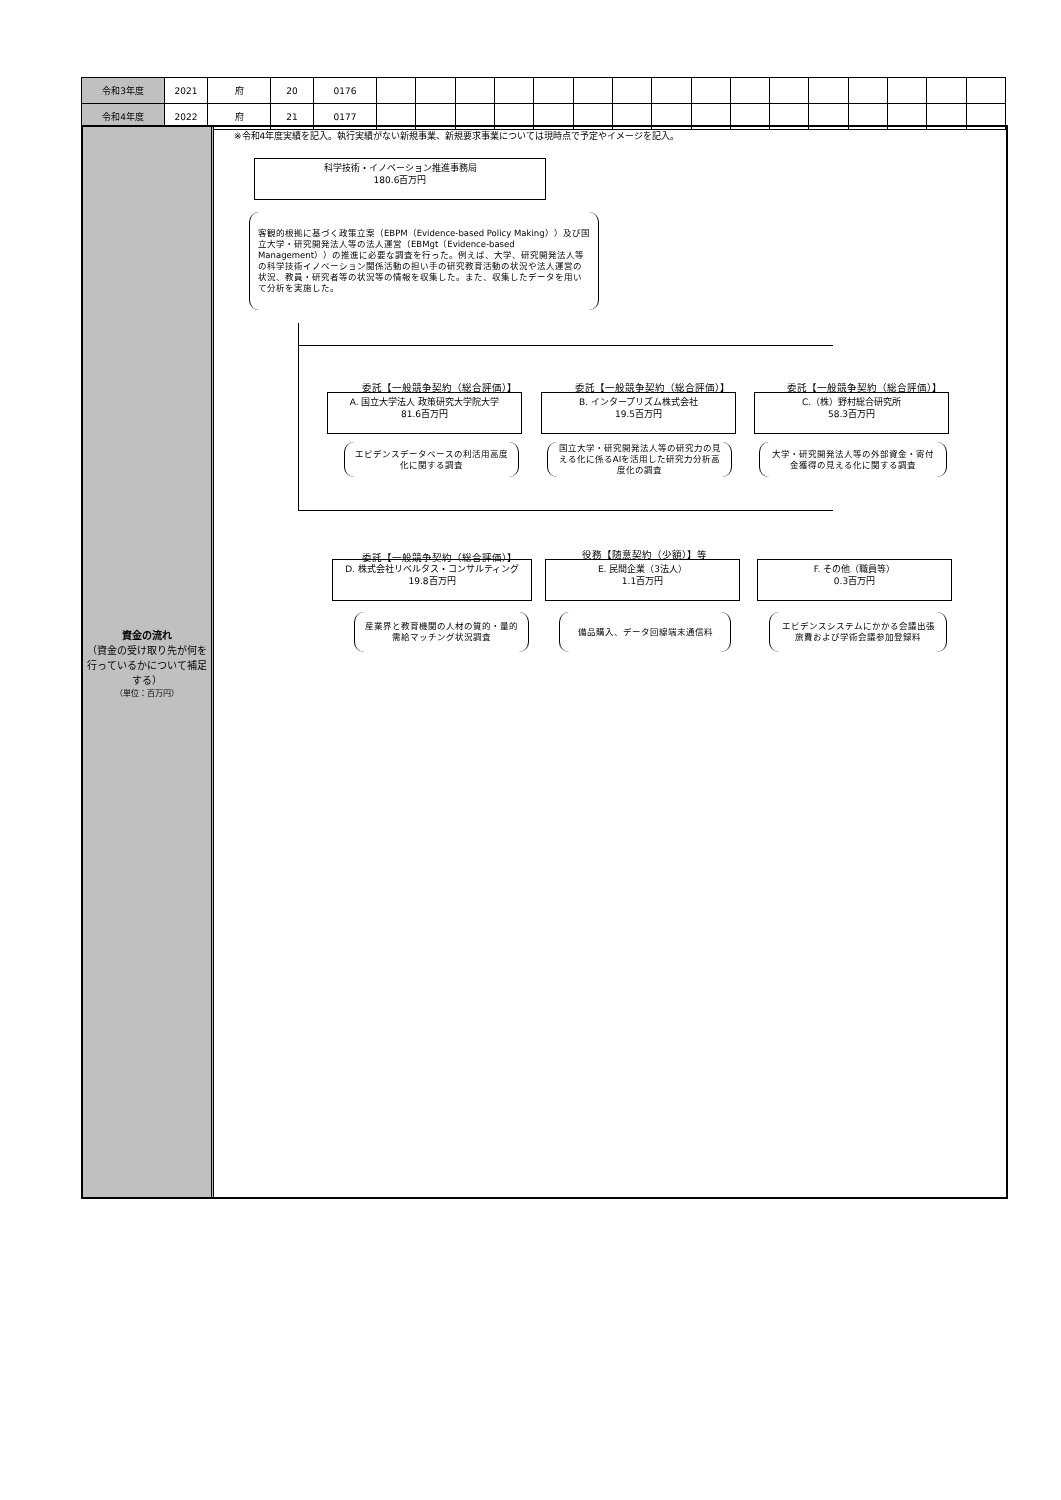| 令和3年度 | 2021 | 府 | 20 | 0176 | | | | | | | | | | | | | | | | |
| 令和4年度 | 2022 | 府 | 21 | 0177 | | | | | | | | | | | | | | | | |
資金の流れ
（資金の受け取り先が何を行っているかについて補足する）
（単位：百万円）
※令和4年度実績を記入。執行実績がない新規事業、新規要求事業については現時点で予定やイメージを記入。
科学技術・イノベーション推進事務局
180.6百万円
客観的根拠に基づく政策立案（EBPM（Evidence-based Policy Making））及び国立大学・研究開発法人等の法人運営（EBMgt（Evidence-based Management））の推進に必要な調査を行った。例えば、大学、研究開発法人等の科学技術イノベーション関係活動の担い手の研究教育活動の状況や法人運営の状況、教員・研究者等の状況等の情報を収集した。また、収集したデータを用いて分析を実施した。
委託【一般競争契約（総合評価）】 委託【一般競争契約（総合評価）】 委託【一般競争契約（総合評価）】
A. 国立大学法人 政策研究大学院大学
81.6百万円
B. インタープリズム株式会社
19.5百万円
C.（株）野村総合研究所
58.3百万円
エビデンスデータベースの利活用高度化に関する調査
国立大学・研究開発法人等の研究力の見える化に係るAIを活用した研究力分析高度化の調査
大学・研究開発法人等の外部資金・寄付金獲得の見える化に関する調査
委託【一般競争契約（総合評価）】 役務【随意契約（少額）】等
D. 株式会社リベルタス・コンサルティング
19.8百万円
E. 民間企業（3法人）
1.1百万円
F. その他（職員等）
0.3百万円
産業界と教育機関の人材の質的・量的需給マッチング状況調査
備品購入、データ回線端末通信料
エビデンスシステムにかかる会議出張旅費および学術会議参加登録料